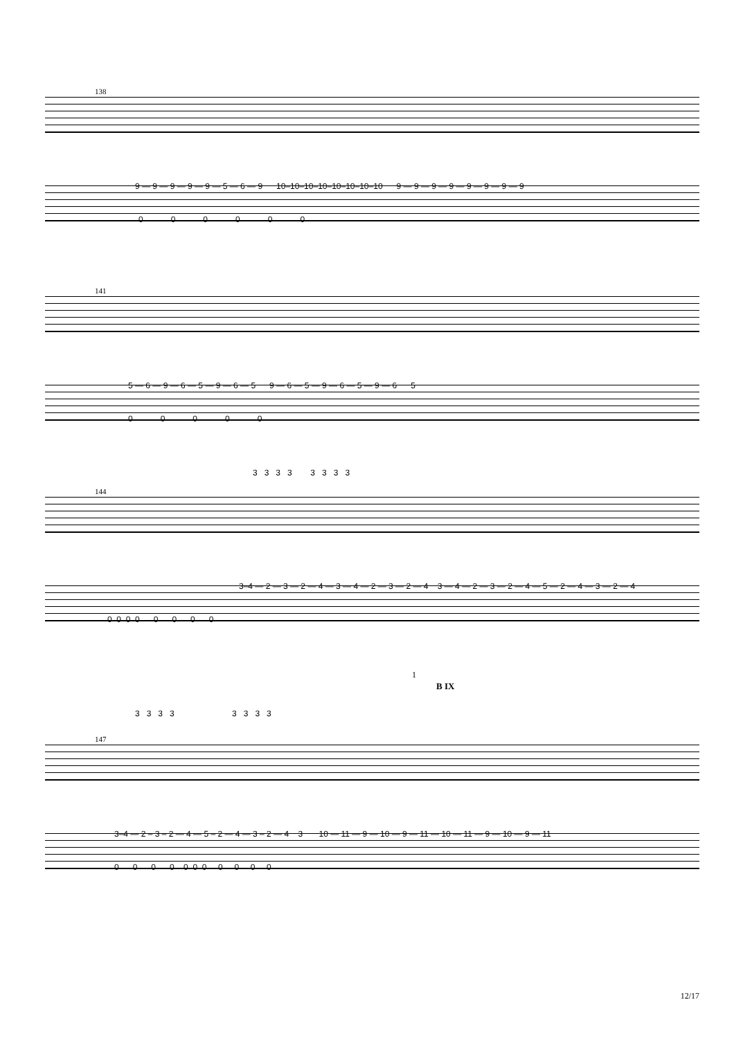138
9 — 9 — 9 — 9 — 9 — 5 — 6 — 9 10–10–10–10–10–10–10–10 9 — 9 — 9 — 9 — 9 — 9 — 9 — 9
0 0 0 0 0 0
141
5 — 6 — 9 — 6 — 5 — 9 — 6 — 5 9 — 6 — 5 — 9 — 6 — 5 — 9 — 6 5
0 0 0 0 0
144
3 3 3 3 3 3 3 3
3–4 — 2 — 3 — 2 — 4 — 3 — 4 — 2 — 3 — 2 — 4 3 — 4 — 2 — 3 — 2 — 4 — 5 — 2 — 4 — 3 — 2 — 4
0 0 0 0 0 0 0 0
1
B IX
147
3 3 3 3 3 3 3 3
3–4 — 2 – 3 – 2 — 4 — 5 – 2 — 4 — 3 – 2 — 4 3 10 — 11 — 9 — 10 — 9 — 11 — 10 — 11 — 9 — 10 — 9 — 11
0 0 0 0 0 0 0 0 0 0 0
12/17